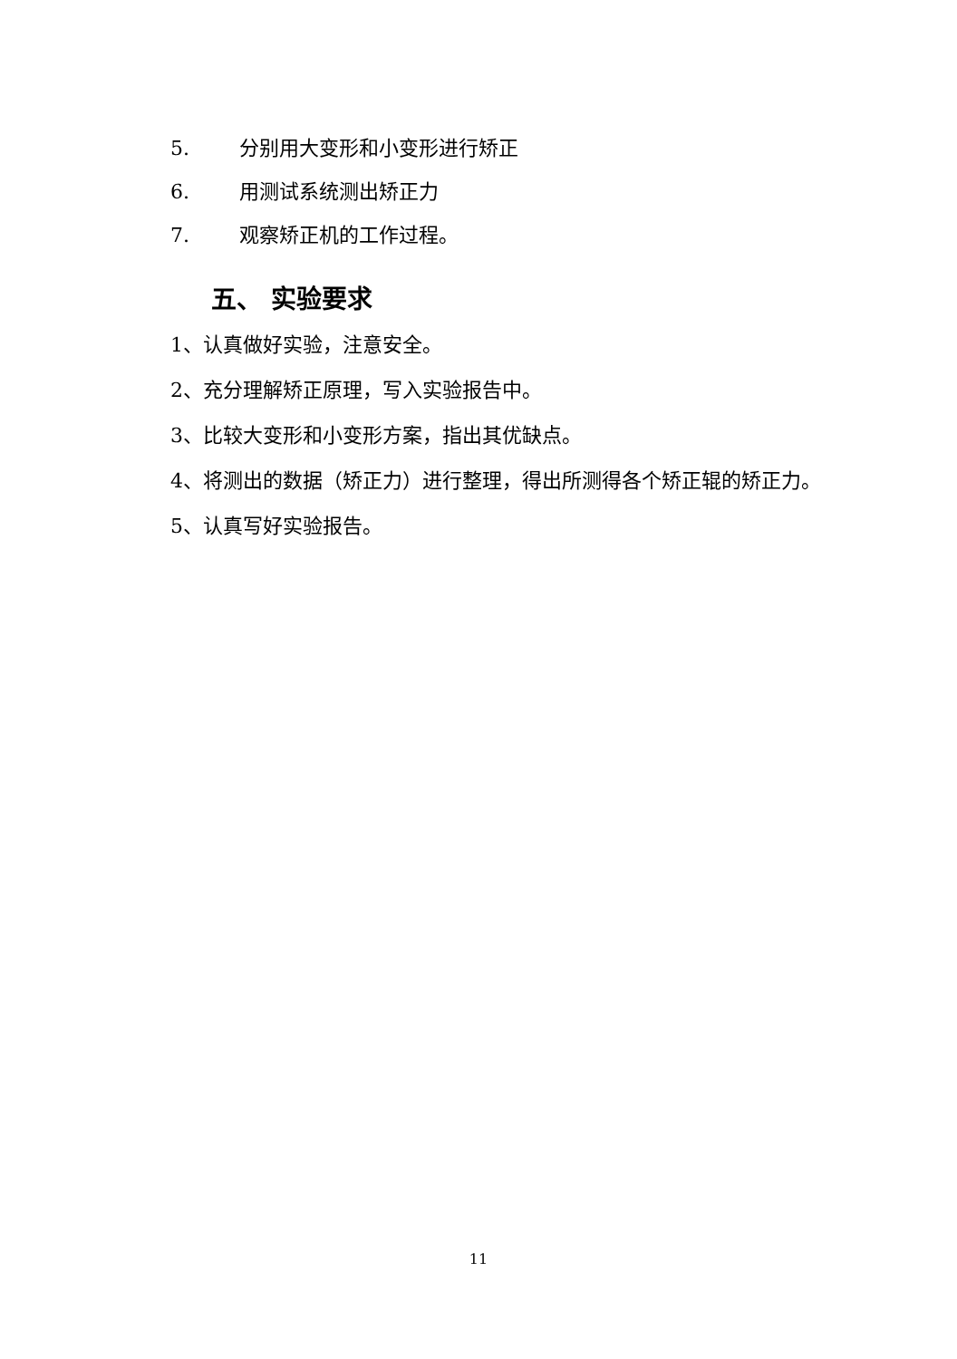5. 分别用大变形和小变形进行矫正
6. 用测试系统测出矫正力
7. 观察矫正机的工作过程。
五、 实验要求
1、认真做好实验，注意安全。
2、充分理解矫正原理，写入实验报告中。
3、比较大变形和小变形方案，指出其优缺点。
4、将测出的数据（矫正力）进行整理，得出所测得各个矫正辊的矫正力。
5、认真写好实验报告。
11